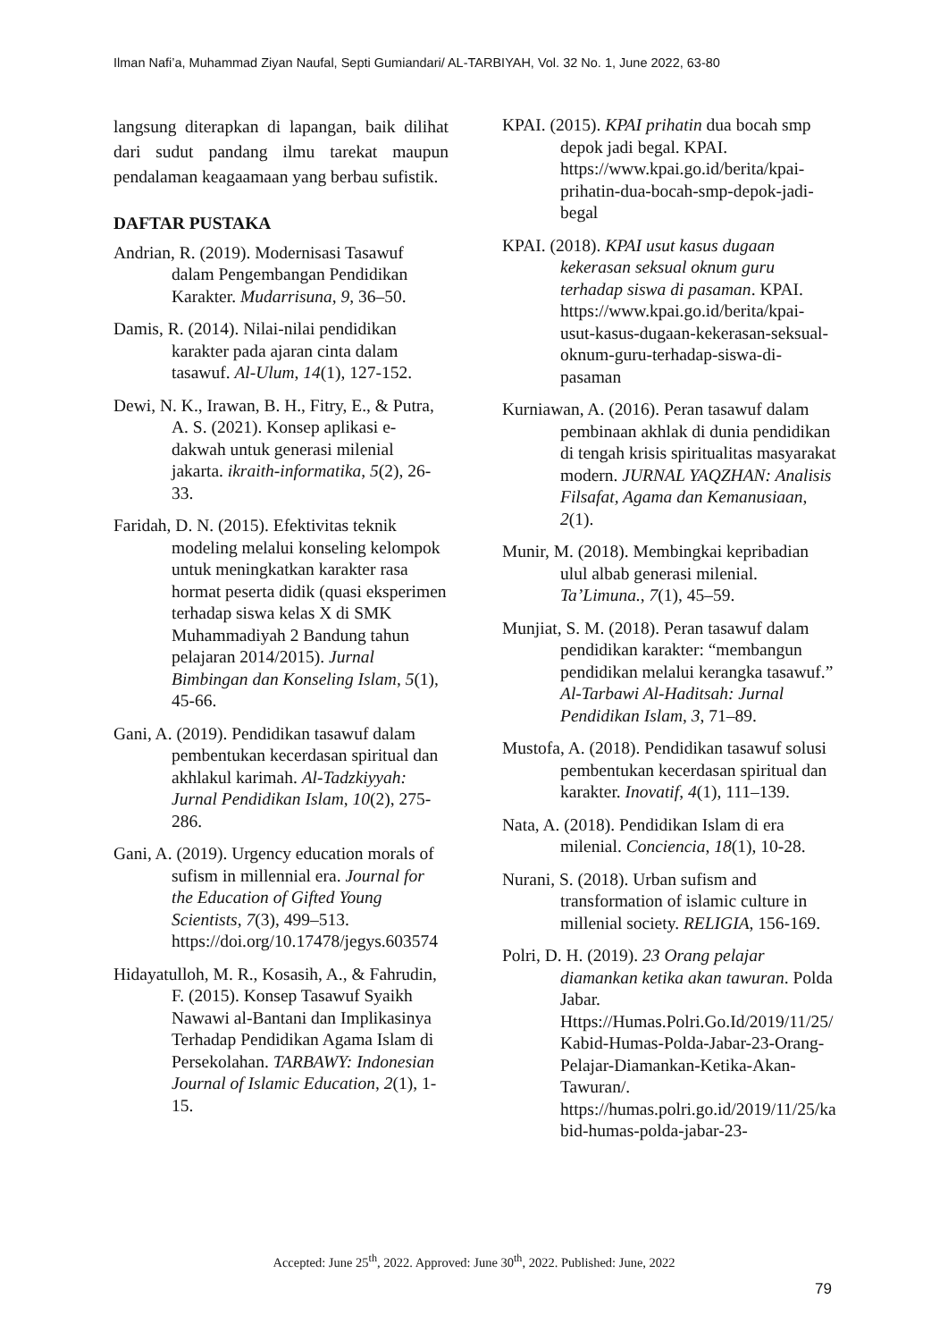Ilman Nafi’a, Muhammad Ziyan Naufal, Septi Gumiandari/ AL-TARBIYAH, Vol. 32 No. 1, June 2022, 63-80
langsung diterapkan di lapangan, baik dilihat dari sudut pandang ilmu tarekat maupun pendalaman keagaamaan yang berbau sufistik.
DAFTAR PUSTAKA
Andrian, R. (2019). Modernisasi Tasawuf dalam Pengembangan Pendidikan Karakter. Mudarrisuna, 9, 36–50.
Damis, R. (2014). Nilai-nilai pendidikan karakter pada ajaran cinta dalam tasawuf. Al-Ulum, 14(1), 127-152.
Dewi, N. K., Irawan, B. H., Fitry, E., & Putra, A. S. (2021). Konsep aplikasi e-dakwah untuk generasi milenial jakarta. ikraith-informatika, 5(2), 26-33.
Faridah, D. N. (2015). Efektivitas teknik modeling melalui konseling kelompok untuk meningkatkan karakter rasa hormat peserta didik (quasi eksperimen terhadap siswa kelas X di SMK Muhammadiyah 2 Bandung tahun pelajaran 2014/2015). Jurnal Bimbingan dan Konseling Islam, 5(1), 45-66.
Gani, A. (2019). Pendidikan tasawuf dalam pembentukan kecerdasan spiritual dan akhlakul karimah. Al-Tadzkiyyah: Jurnal Pendidikan Islam, 10(2), 275-286.
Gani, A. (2019). Urgency education morals of sufism in millennial era. Journal for the Education of Gifted Young Scientists, 7(3), 499–513. https://doi.org/10.17478/jegys.603574
Hidayatulloh, M. R., Kosasih, A., & Fahrudin, F. (2015). Konsep Tasawuf Syaikh Nawawi al-Bantani dan Implikasinya Terhadap Pendidikan Agama Islam di Persekolahan. TARBAWY: Indonesian Journal of Islamic Education, 2(1), 1-15.
KPAI. (2015). KPAI prihatin dua bocah smp depok jadi begal. KPAI. https://www.kpai.go.id/berita/kpai-prihatin-dua-bocah-smp-depok-jadi-begal
KPAI. (2018). KPAI usut kasus dugaan kekerasan seksual oknum guru terhadap siswa di pasaman. KPAI. https://www.kpai.go.id/berita/kpai-usut-kasus-dugaan-kekerasan-seksual-oknum-guru-terhadap-siswa-di-pasaman
Kurniawan, A. (2016). Peran tasawuf dalam pembinaan akhlak di dunia pendidikan di tengah krisis spiritualitas masyarakat modern. JURNAL YAQZHAN: Analisis Filsafat, Agama dan Kemanusiaan, 2(1).
Munir, M. (2018). Membingkai kepribadian ulul albab generasi milenial. Ta’Limuna., 7(1), 45–59.
Munjiat, S. M. (2018). Peran tasawuf dalam pendidikan karakter: “membangun pendidikan melalui kerangka tasawuf.” Al-Tarbawi Al-Haditsah: Jurnal Pendidikan Islam, 3, 71–89.
Mustofa, A. (2018). Pendidikan tasawuf solusi pembentukan kecerdasan spiritual dan karakter. Inovatif, 4(1), 111–139.
Nata, A. (2018). Pendidikan Islam di era milenial. Conciencia, 18(1), 10-28.
Nurani, S. (2018). Urban sufism and transformation of islamic culture in millenial society. RELIGIA, 156-169.
Polri, D. H. (2019). 23 Orang pelajar diamankan ketika akan tawuran. Polda Jabar. Https://Humas.Polri.Go.Id/2019/11/25/Kabid-Humas-Polda-Jabar-23-Orang-Pelajar-Diamankan-Ketika-Akan-Tawuran/. https://humas.polri.go.id/2019/11/25/kabid-humas-polda-jabar-23-
Accepted: June 25<sup>th</sup>, 2022. Approved: June 30<sup>th</sup>, 2022. Published: June, 2022
79